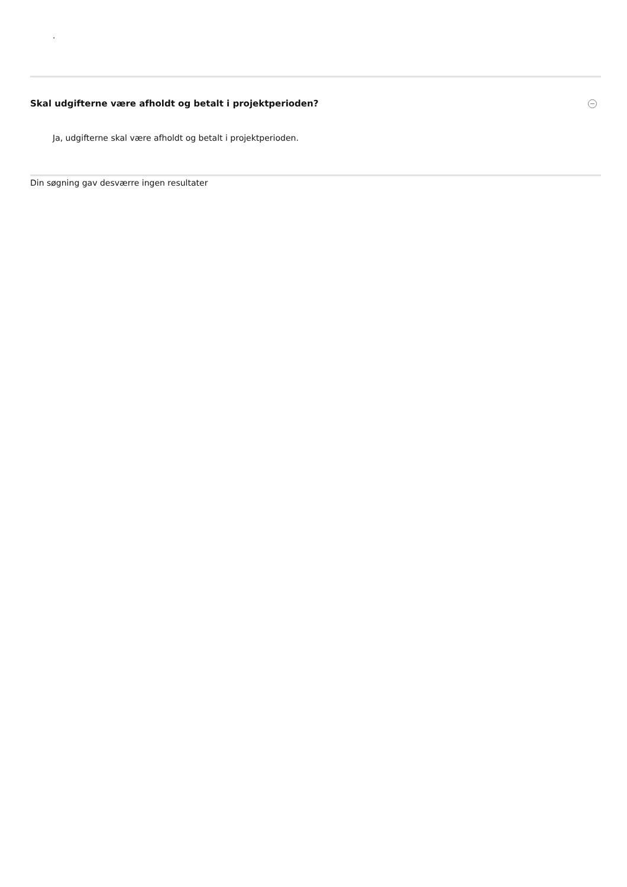.
Skal udgifterne være afholdt og betalt i projektperioden?
Ja, udgifterne skal være afholdt og betalt i projektperioden.
Din søgning gav desværre ingen resultater